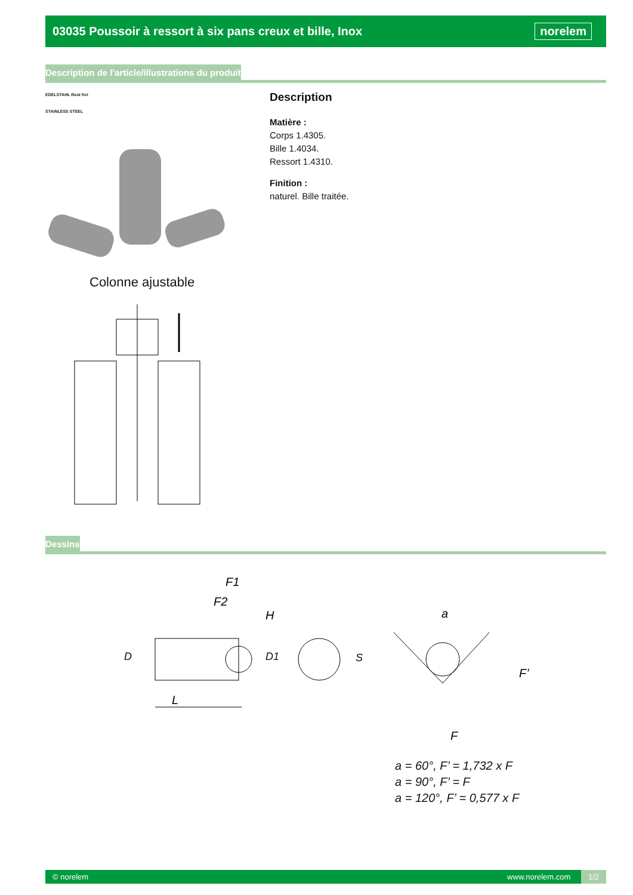03035 Poussoir à ressort à six pans creux et bille, Inox
norelem
Description de l'article/illustrations du produit
EDELSTAHL Rost frei
STAINLESS STEEL
Colonne ajustable
Description
Matière :
Corps 1.4305.
Bille 1.4034.
Ressort 1.4310.
Finition :
naturel. Bille traitée.
Dessins
F1
F2
H
L
a
F’
F
D D1 S
a = 60°, F’ = 1,732 x F
a = 90°, F’ = F
a = 120°, F’ = 0,577 x F
© norelem www.norelem.com 1/2